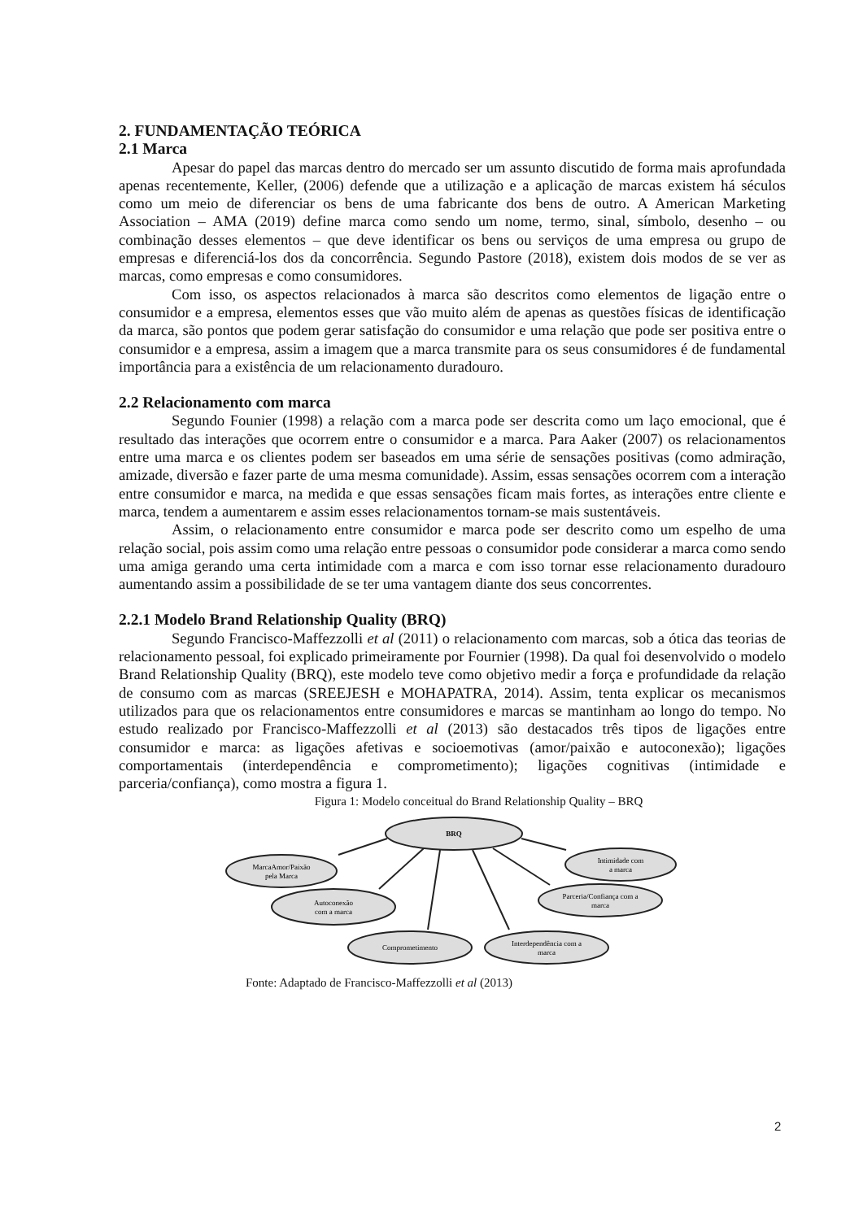2. FUNDAMENTAÇÃO TEÓRICA
2.1 Marca
Apesar do papel das marcas dentro do mercado ser um assunto discutido de forma mais aprofundada apenas recentemente, Keller, (2006) defende que a utilização e a aplicação de marcas existem há séculos como um meio de diferenciar os bens de uma fabricante dos bens de outro. A American Marketing Association – AMA (2019) define marca como sendo um nome, termo, sinal, símbolo, desenho – ou combinação desses elementos – que deve identificar os bens ou serviços de uma empresa ou grupo de empresas e diferenciá-los dos da concorrência. Segundo Pastore (2018), existem dois modos de se ver as marcas, como empresas e como consumidores.
Com isso, os aspectos relacionados à marca são descritos como elementos de ligação entre o consumidor e a empresa, elementos esses que vão muito além de apenas as questões físicas de identificação da marca, são pontos que podem gerar satisfação do consumidor e uma relação que pode ser positiva entre o consumidor e a empresa, assim a imagem que a marca transmite para os seus consumidores é de fundamental importância para a existência de um relacionamento duradouro.
2.2 Relacionamento com marca
Segundo Founier (1998) a relação com a marca pode ser descrita como um laço emocional, que é resultado das interações que ocorrem entre o consumidor e a marca. Para Aaker (2007) os relacionamentos entre uma marca e os clientes podem ser baseados em uma série de sensações positivas (como admiração, amizade, diversão e fazer parte de uma mesma comunidade). Assim, essas sensações ocorrem com a interação entre consumidor e marca, na medida e que essas sensações ficam mais fortes, as interações entre cliente e marca, tendem a aumentarem e assim esses relacionamentos tornam-se mais sustentáveis.
Assim, o relacionamento entre consumidor e marca pode ser descrito como um espelho de uma relação social, pois assim como uma relação entre pessoas o consumidor pode considerar a marca como sendo uma amiga gerando uma certa intimidade com a marca e com isso tornar esse relacionamento duradouro aumentando assim a possibilidade de se ter uma vantagem diante dos seus concorrentes.
2.2.1 Modelo Brand Relationship Quality (BRQ)
Segundo Francisco-Maffezzolli et al (2011) o relacionamento com marcas, sob a ótica das teorias de relacionamento pessoal, foi explicado primeiramente por Fournier (1998). Da qual foi desenvolvido o modelo Brand Relationship Quality (BRQ), este modelo teve como objetivo medir a força e profundidade da relação de consumo com as marcas (SREEJESH e MOHAPATRA, 2014). Assim, tenta explicar os mecanismos utilizados para que os relacionamentos entre consumidores e marcas se mantinham ao longo do tempo. No estudo realizado por Francisco-Maffezzolli et al (2013) são destacados três tipos de ligações entre consumidor e marca: as ligações afetivas e socioemotivas (amor/paixão e autoconexão); ligações comportamentais (interdependência e comprometimento); ligações cognitivas (intimidade e parceria/confiança), como mostra a figura 1.
Figura 1: Modelo conceitual do Brand Relationship Quality – BRQ
BRQ
MarcaAmor/Paixão
pela Marca
Intimidade com
a marca
Autoconexão
com a marca
Parceria/Confiança com a
marca
Comprometimento
Interdependência com a
marca
Fonte: Adaptado de Francisco-Maffezzolli et al (2013)
2